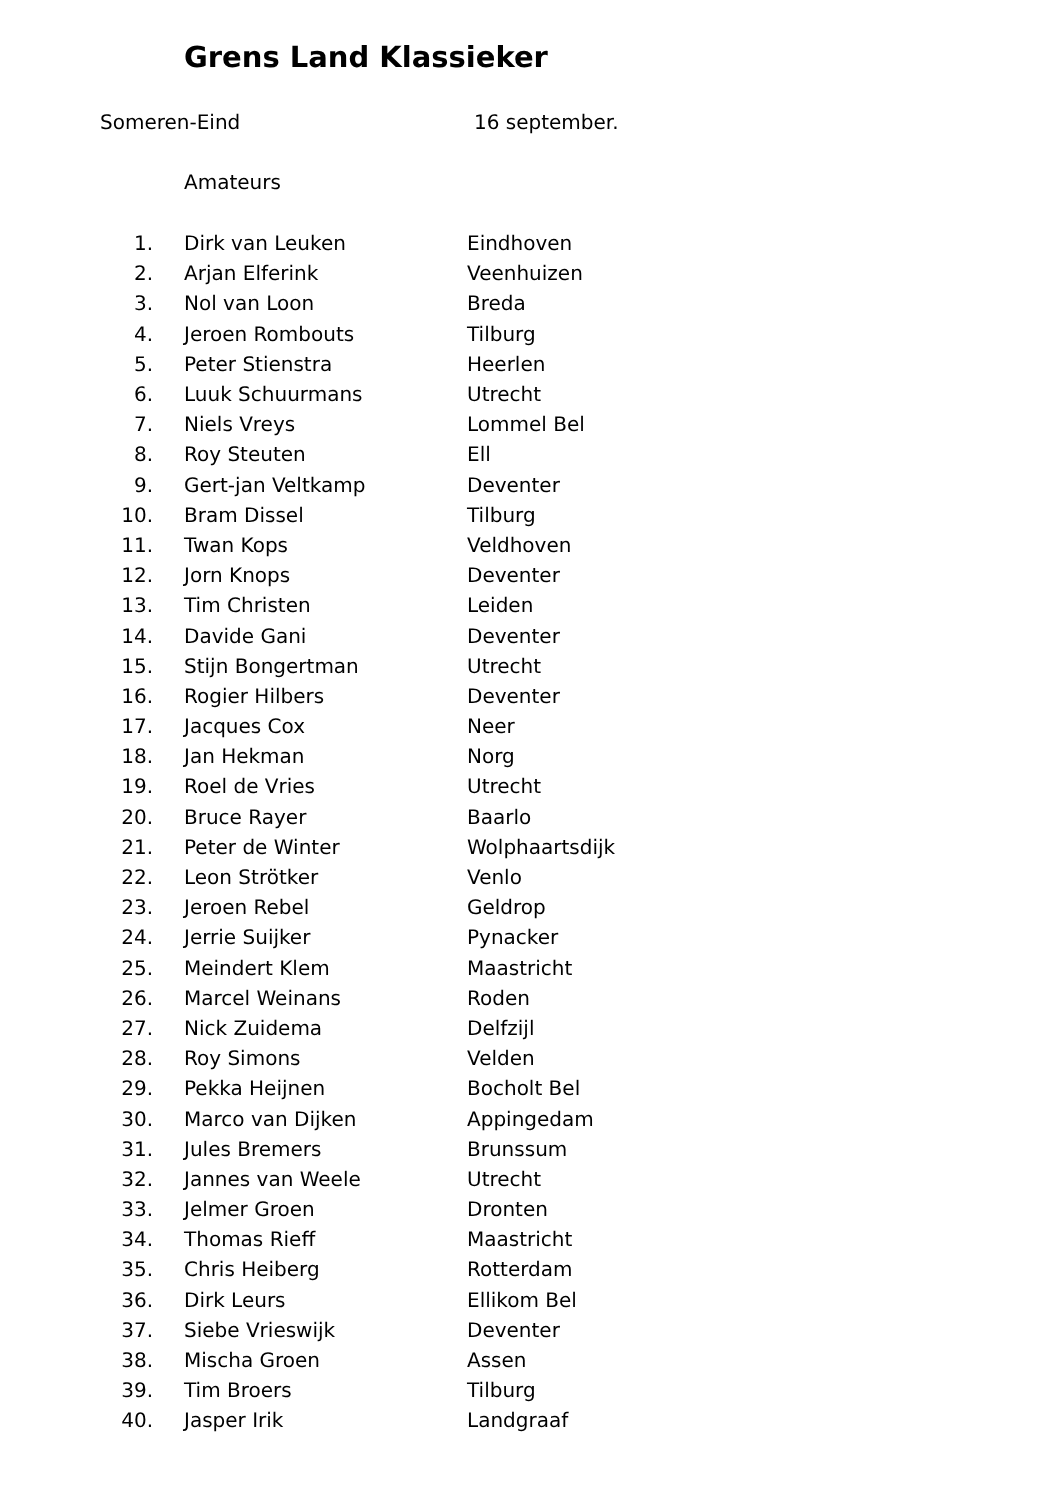Grens Land Klassieker
Someren-Eind 16 september.
Amateurs
| 1. | Dirk van Leuken | Eindhoven |
| 2. | Arjan Elferink | Veenhuizen |
| 3. | Nol van Loon | Breda |
| 4. | Jeroen Rombouts | Tilburg |
| 5. | Peter Stienstra | Heerlen |
| 6. | Luuk Schuurmans | Utrecht |
| 7. | Niels Vreys | Lommel Bel |
| 8. | Roy Steuten | Ell |
| 9. | Gert-jan Veltkamp | Deventer |
| 10. | Bram Dissel | Tilburg |
| 11. | Twan Kops | Veldhoven |
| 12. | Jorn Knops | Deventer |
| 13. | Tim Christen | Leiden |
| 14. | Davide Gani | Deventer |
| 15. | Stijn Bongertman | Utrecht |
| 16. | Rogier Hilbers | Deventer |
| 17. | Jacques Cox | Neer |
| 18. | Jan Hekman | Norg |
| 19. | Roel de Vries | Utrecht |
| 20. | Bruce Rayer | Baarlo |
| 21. | Peter de Winter | Wolphaartsdijk |
| 22. | Leon Strötker | Venlo |
| 23. | Jeroen Rebel | Geldrop |
| 24. | Jerrie Suijker | Pynacker |
| 25. | Meindert Klem | Maastricht |
| 26. | Marcel Weinans | Roden |
| 27. | Nick Zuidema | Delfzijl |
| 28. | Roy Simons | Velden |
| 29. | Pekka Heijnen | Bocholt Bel |
| 30. | Marco van Dijken | Appingedam |
| 31. | Jules Bremers | Brunssum |
| 32. | Jannes van Weele | Utrecht |
| 33. | Jelmer Groen | Dronten |
| 34. | Thomas Rieff | Maastricht |
| 35. | Chris Heiberg | Rotterdam |
| 36. | Dirk Leurs | Ellikom Bel |
| 37. | Siebe Vrieswijk | Deventer |
| 38. | Mischa Groen | Assen |
| 39. | Tim Broers | Tilburg |
| 40. | Jasper Irik | Landgraaf |